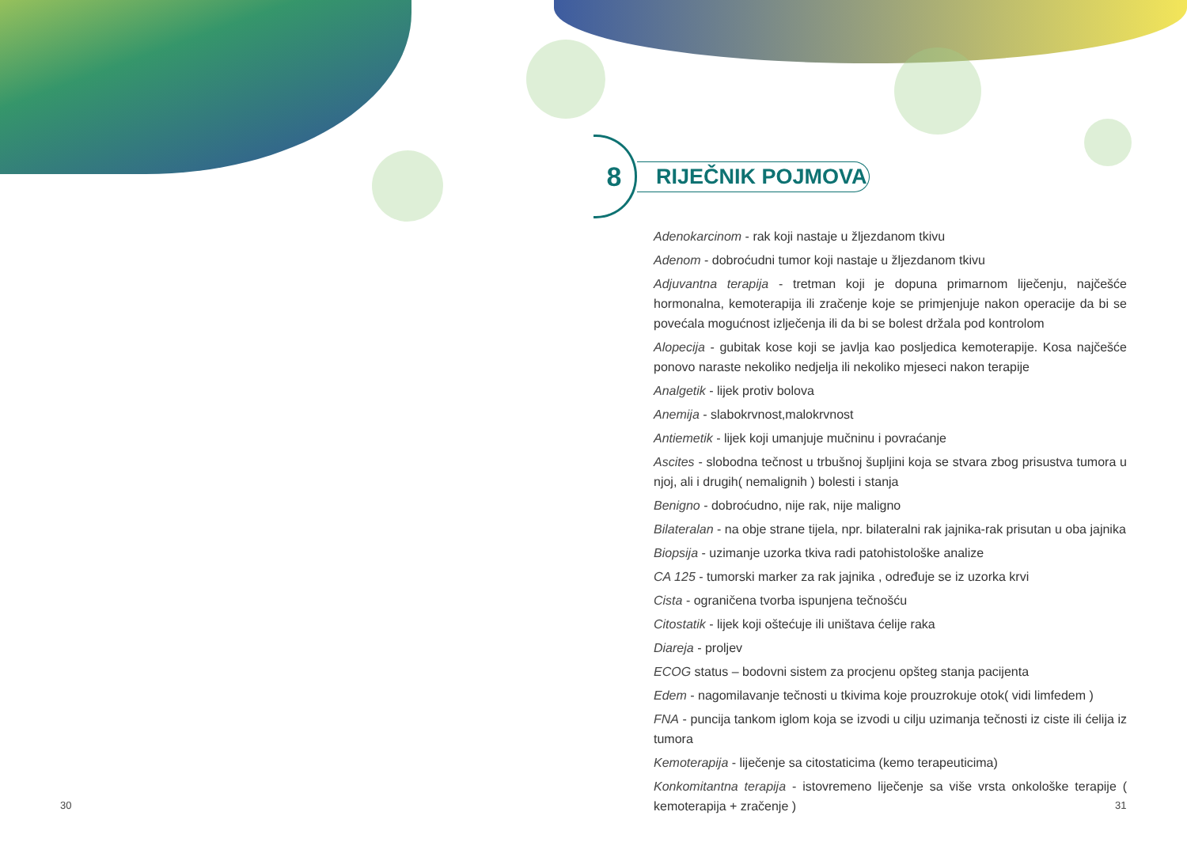8
RIJEČNIK POJMOVA
Adenokarcinom - rak koji nastaje u žljezdanom tkivu
Adenom - dobroćudni tumor koji nastaje u žljezdanom tkivu
Adjuvantna terapija - tretman koji je dopuna primarnom liječenju, najčešće hormonalna, kemoterapija ili zračenje koje se primjenjuje nakon operacije da bi se povećala mogućnost izlječenja ili da bi se bolest držala pod kontrolom
Alopecija - gubitak kose koji se javlja kao posljedica kemoterapije. Kosa najčešće ponovo naraste nekoliko nedjelja ili nekoliko mjeseci nakon terapije
Analgetik - lijek protiv bolova
Anemija - slabokrvnost,malokrvnost
Antiemetik - lijek koji umanjuje mučninu i povraćanje
Ascites - slobodna tečnost u trbušnoj šupljini koja se stvara zbog prisustva tumora u njoj, ali i drugih( nemalignih ) bolesti i stanja
Benigno - dobroćudno, nije rak, nije maligno
Bilateralan - na obje strane tijela, npr. bilateralni rak jajnika-rak prisutan u oba jajnika
Biopsija - uzimanje uzorka tkiva radi patohistološke analize
CA 125 - tumorski marker za rak jajnika , određuje se iz uzorka krvi
Cista - ograničena tvorba ispunjena tečnošću
Citostatik - lijek koji oštećuje ili uništava ćelije raka
Diareja - proljev
ECOG status – bodovni sistem za procjenu opšteg stanja pacijenta
Edem - nagomilavanje tečnosti u tkivima koje prouzrokuje otok( vidi limfedem )
FNA - puncija tankom iglom koja se izvodi u cilju uzimanja tečnosti iz ciste ili ćelija iz tumora
Kemoterapija - liječenje sa citostaticima (kemo terapeuticima)
Konkomitantna terapija - istovremeno liječenje sa više vrsta onkološke terapije ( kemoterapija + zračenje )
30 31